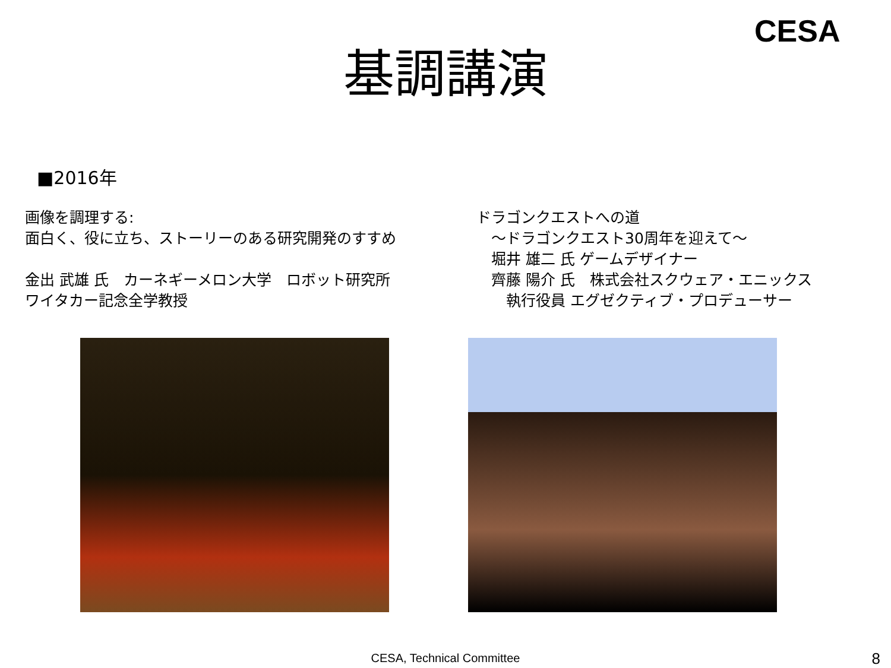CESA
基調講演
■2016年
画像を調理する:
面白く、役に立ち、ストーリーのある研究開発のすすめ
金出 武雄 氏　カーネギーメロン大学　ロボット研究所
ワイタカー記念全学教授
ドラゴンクエストへの道
　～ドラゴンクエスト30周年を迎えて～
　堀井 雄二 氏 ゲームデザイナー
　齊藤 陽介 氏　株式会社スクウェア・エニックス
　　執行役員 エグゼクティブ・プロデューサー
CESA, Technical Committee 8